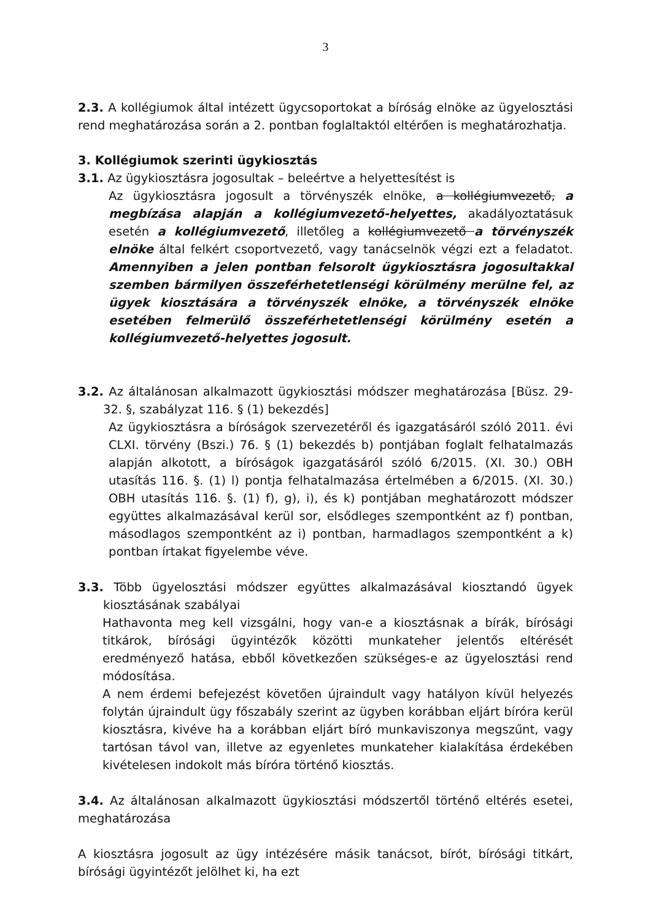3
2.3. A kollégiumok által intézett ügycsoportokat a bíróság elnöke az ügyelosztási rend meghatározása során a 2. pontban foglaltaktól eltérően is meghatározhatja.
3. Kollégiumok szerinti ügykiosztás
3.1. Az ügykiosztásra jogosultak – beleértve a helyettesítést is
Az ügykiosztásra jogosult a törvényszék elnöke, a kollégiumvezető, a megbízása alapján a kollégiumvezető-helyettes, akadályoztatásuk esetén a kollégiumvezető, illetőleg a kollégiumvezető a törvényszék elnöke által felkért csoportvezető, vagy tanácselnök végzi ezt a feladatot. Amennyiben a jelen pontban felsorolt ügykiosztásra jogosultakkal szemben bármilyen összeférhetetlenségi körülmény merülne fel, az ügyek kiosztására a törvényszék elnöke, a törvényszék elnöke esetében felmerülő összeférhetetlenségi körülmény esetén a kollégiumvezető-helyettes jogosult.
3.2. Az általánosan alkalmazott ügykiosztási módszer meghatározása [Büsz. 29-32. §, szabályzat 116. § (1) bekezdés]
Az ügykiosztásra a bíróságok szervezetéről és igazgatásáról szóló 2011. évi CLXI. törvény (Bszi.) 76. § (1) bekezdés b) pontjában foglalt felhatalmazás alapján alkotott, a bíróságok igazgatásáról szóló 6/2015. (XI. 30.) OBH utasítás 116. §. (1) l) pontja felhatalmazása értelmében a 6/2015. (XI. 30.) OBH utasítás 116. §. (1) f), g), i), és k) pontjában meghatározott módszer együttes alkalmazásával kerül sor, elsődleges szempontként az f) pontban, másodlagos szempontként az i) pontban, harmadlagos szempontként a k) pontban írtakat figyelembe véve.
3.3. Több ügyelosztási módszer együttes alkalmazásával kiosztandó ügyek kiosztásának szabályai
Hathavonta meg kell vizsgálni, hogy van-e a kiosztásnak a bírák, bírósági titkárok, bírósági ügyintézők közötti munkateher jelentős eltérését eredményező hatása, ebből következően szükséges-e az ügyelosztási rend módosítása.
A nem érdemi befejezést követően újraindult vagy hatályon kívül helyezés folytán újraindult ügy főszabály szerint az ügyben korábban eljárt bíróra kerül kiosztásra, kivéve ha a korábban eljárt bíró munkaviszonya megszűnt, vagy tartósan távol van, illetve az egyenletes munkateher kialakítása érdekében kivételesen indokolt más bíróra történő kiosztás.
3.4. Az általánosan alkalmazott ügykiosztási módszertől történő eltérés esetei, meghatározása
A kiosztásra jogosult az ügy intézésére másik tanácsot, bírót, bírósági titkárt, bírósági ügyintézőt jelölhet ki, ha ezt